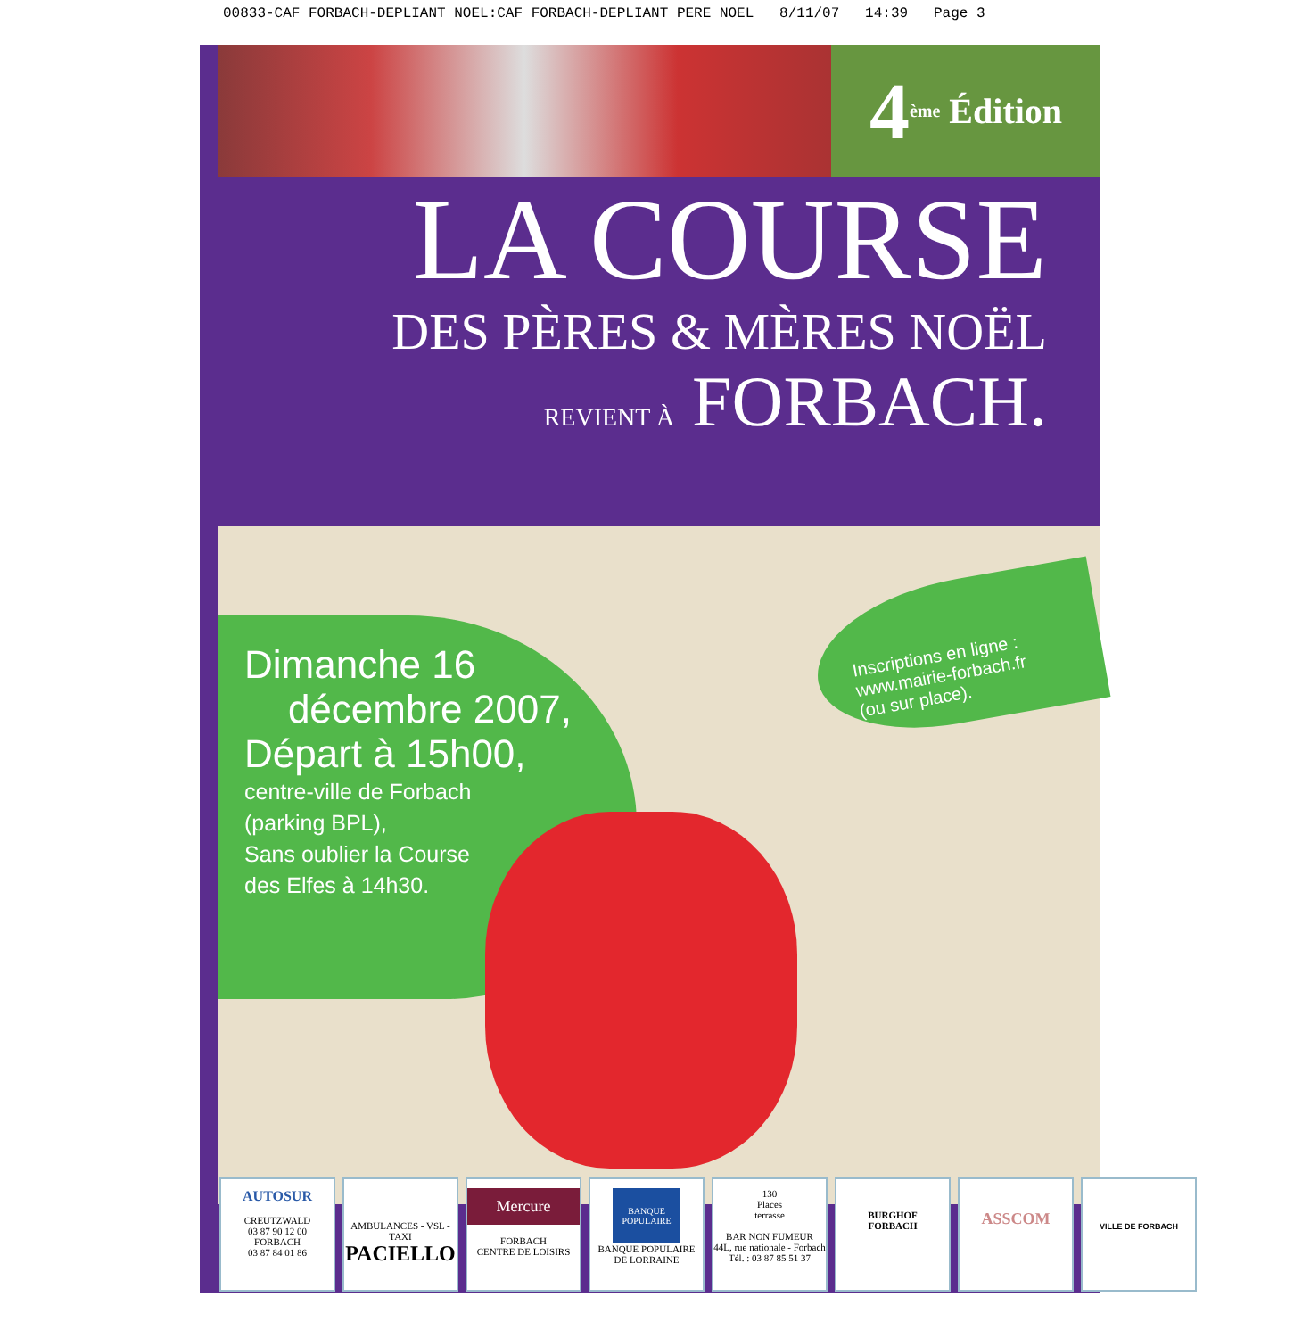00833-CAF FORBACH-DEPLIANT NOEL:CAF FORBACH-DEPLIANT PERE NOEL 8/11/07 14:39 Page 3
4<sup>ème</sup> Édition
LA COURSE
DES PÈRES & MÈRES NOËL
REVIENT À FORBACH.
Dimanche 16
décembre 2007,
Départ à 15h00,
centre-ville de Forbach
(parking BPL),
Sans oublier la Course
des Elfes à 14h30.
Inscriptions en ligne :
www.mairie-forbach.fr
(ou sur place).
AUTOSUR
CREUTZWALD
03 87 90 12 00
FORBACH
03 87 84 01 86
AMBULANCES - VSL - TAXI
PACIELLO
Mercure
FORBACH
CENTRE DE LOISIRS
BANQUE POPULAIRE
BANQUE POPULAIRE DE LORRAINE
130
Places
terrasse
BAR NON FUMEUR
44L, rue nationale - Forbach
Tél. : 03 87 85 51 37
BURGHOF
FORBACH
ASSCOM
VILLE DE FORBACH